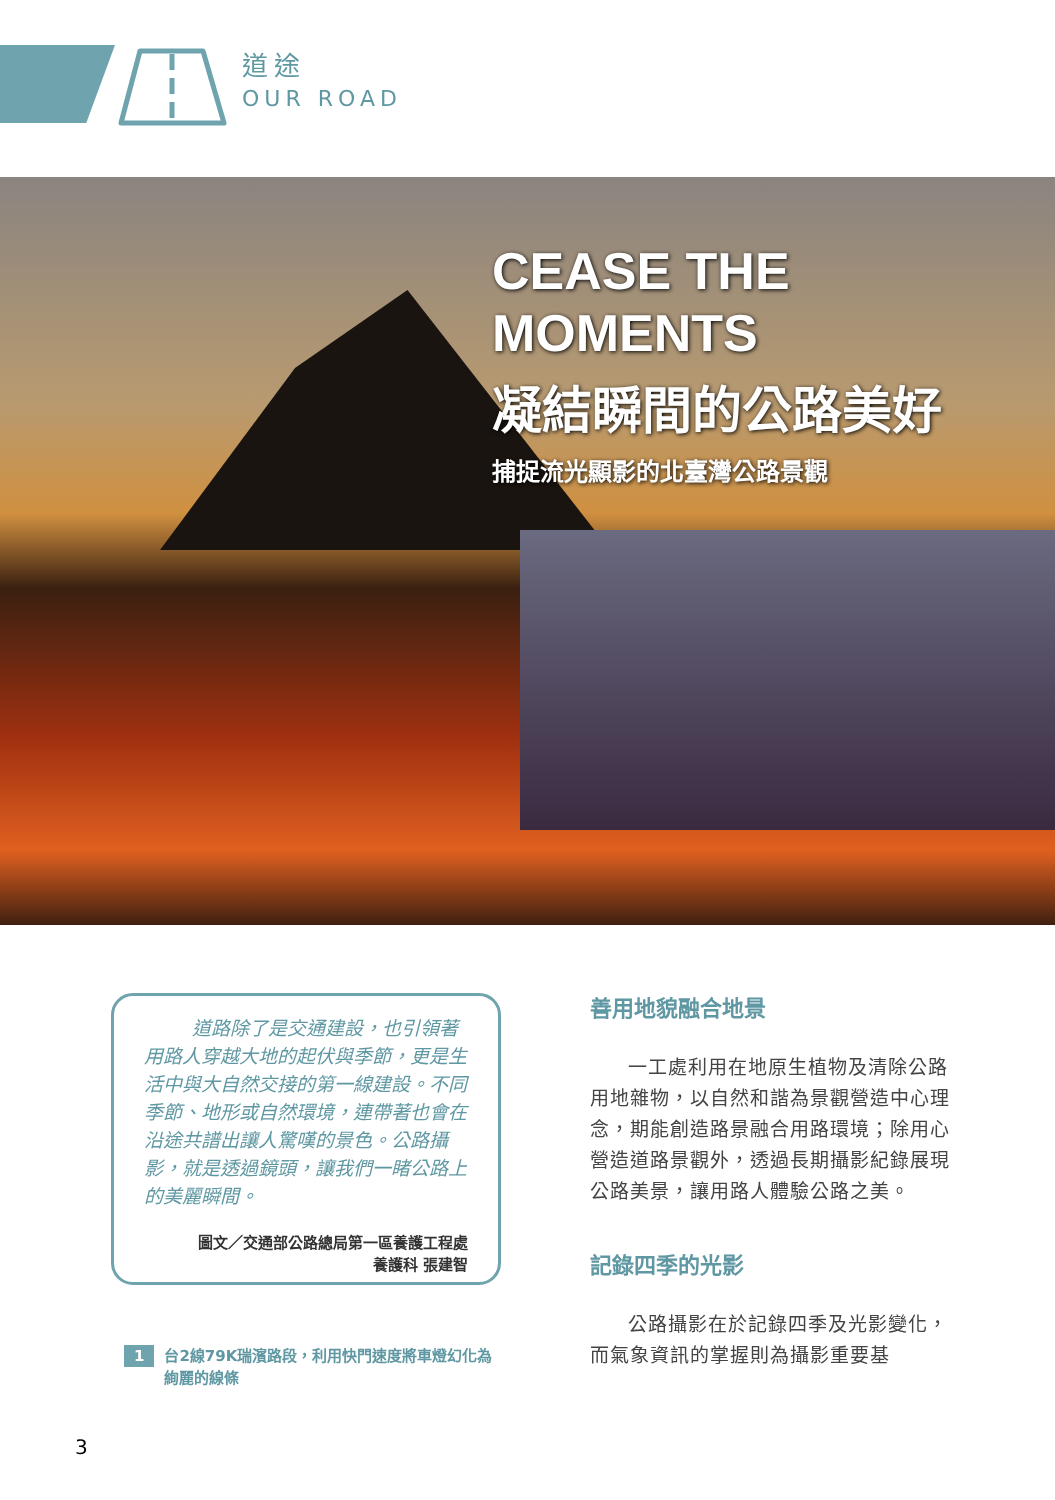道途
OUR ROAD
CEASE THE
MOMENTS
凝結瞬間的公路美好
捕捉流光顯影的北臺灣公路景觀
道路除了是交通建設，也引領著用路人穿越大地的起伏與季節，更是生活中與大自然交接的第一線建設。不同季節、地形或自然環境，連帶著也會在沿途共譜出讓人驚嘆的景色。公路攝影，就是透過鏡頭，讓我們一睹公路上的美麗瞬間。
圖文／交通部公路總局第一區養護工程處
養護科 張建智
1 台2線79K瑞濱路段，利用快門速度將車燈幻化為絢麗的線條
善用地貌融合地景
一工處利用在地原生植物及清除公路用地雜物，以自然和諧為景觀營造中心理念，期能創造路景融合用路環境；除用心營造道路景觀外，透過長期攝影紀錄展現公路美景，讓用路人體驗公路之美。
記錄四季的光影
公路攝影在於記錄四季及光影變化，而氣象資訊的掌握則為攝影重要基
3